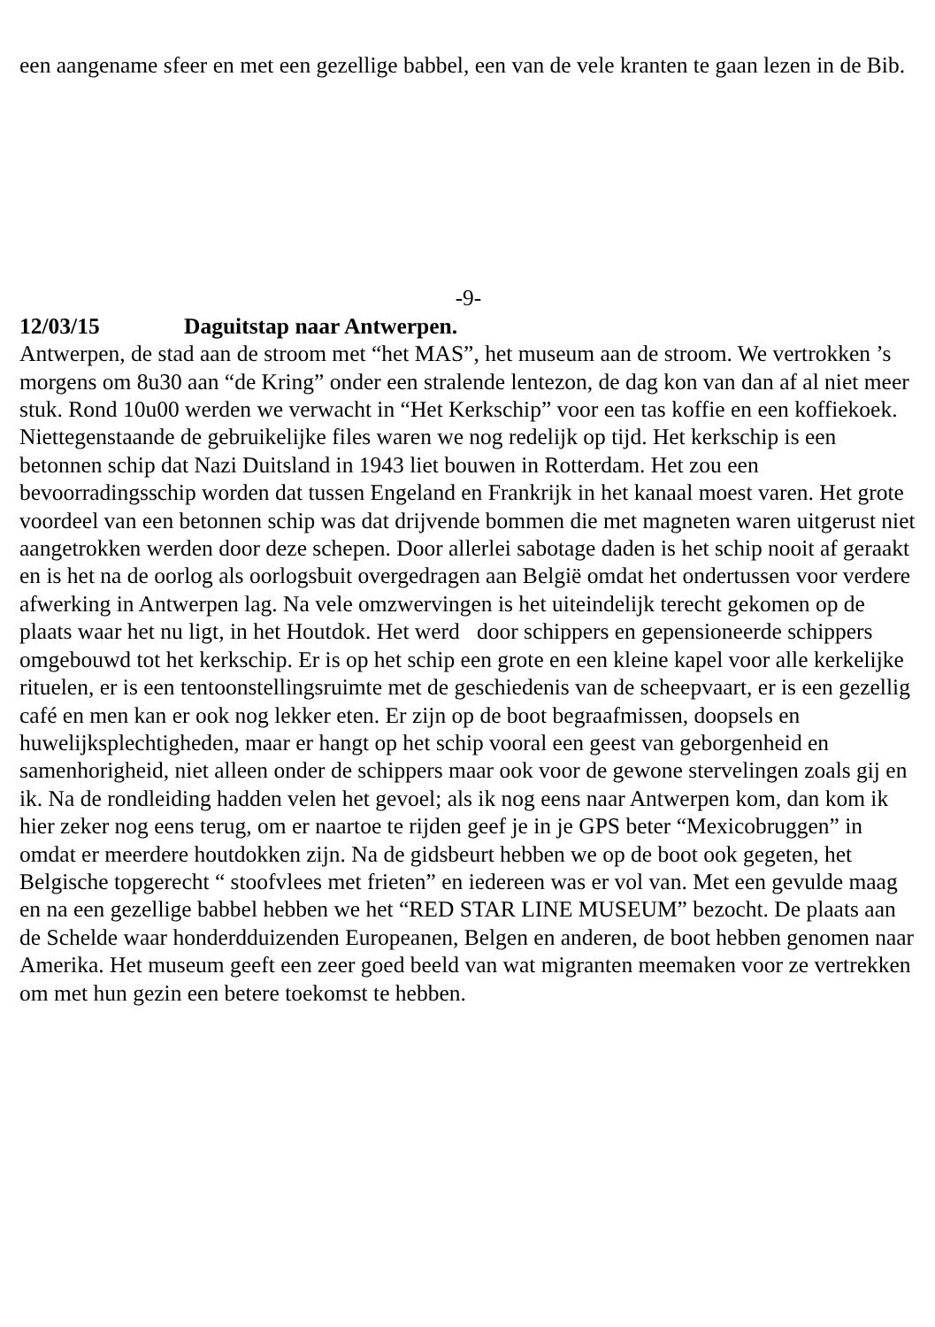een aangename sfeer en met een gezellige babbel, een van de vele kranten te gaan lezen in de Bib.
-9-
12/03/15 Daguitstap naar Antwerpen.
Antwerpen, de stad aan de stroom met “het MAS”, het museum aan de stroom. We vertrokken ’s morgens om 8u30 aan “de Kring” onder een stralende lentezon, de dag kon van dan af al niet meer stuk. Rond 10u00 werden we verwacht in “Het Kerkschip” voor een tas koffie en een koffiekoek. Niettegenstaande de gebruikelijke files waren we nog redelijk op tijd. Het kerkschip is een betonnen schip dat Nazi Duitsland in 1943 liet bouwen in Rotterdam. Het zou een bevoorradingsschip worden dat tussen Engeland en Frankrijk in het kanaal moest varen. Het grote voordeel van een betonnen schip was dat drijvende bommen die met magneten waren uitgerust niet aangetrokken werden door deze schepen. Door allerlei sabotage daden is het schip nooit af geraakt en is het na de oorlog als oorlogsbuit overgedragen aan België omdat het ondertussen voor verdere afwerking in Antwerpen lag. Na vele omzwervingen is het uiteindelijk terecht gekomen op de plaats waar het nu ligt, in het Houtdok. Het werd door schippers en gepensioneerde schippers omgebouwd tot het kerkschip. Er is op het schip een grote en een kleine kapel voor alle kerkelijke rituelen, er is een tentoonstellingsruimte met de geschiedenis van de scheepvaart, er is een gezellig café en men kan er ook nog lekker eten. Er zijn op de boot begraafmissen, doopsels en huwelijksplechtigheden, maar er hangt op het schip vooral een geest van geborgenheid en samenhorigheid, niet alleen onder de schippers maar ook voor de gewone stervelingen zoals gij en ik. Na de rondleiding hadden velen het gevoel; als ik nog eens naar Antwerpen kom, dan kom ik hier zeker nog eens terug, om er naartoe te rijden geef je in je GPS beter “Mexicobruggen” in omdat er meerdere houtdokken zijn. Na de gidsbeurt hebben we op de boot ook gegeten, het Belgische topgerecht “ stoofvlees met frieten” en iedereen was er vol van. Met een gevulde maag en na een gezellige babbel hebben we het “RED STAR LINE MUSEUM” bezocht. De plaats aan de Schelde waar honderdduizenden Europeanen, Belgen en anderen, de boot hebben genomen naar Amerika. Het museum geeft een zeer goed beeld van wat migranten meemaken voor ze vertrekken om met hun gezin een betere toekomst te hebben.